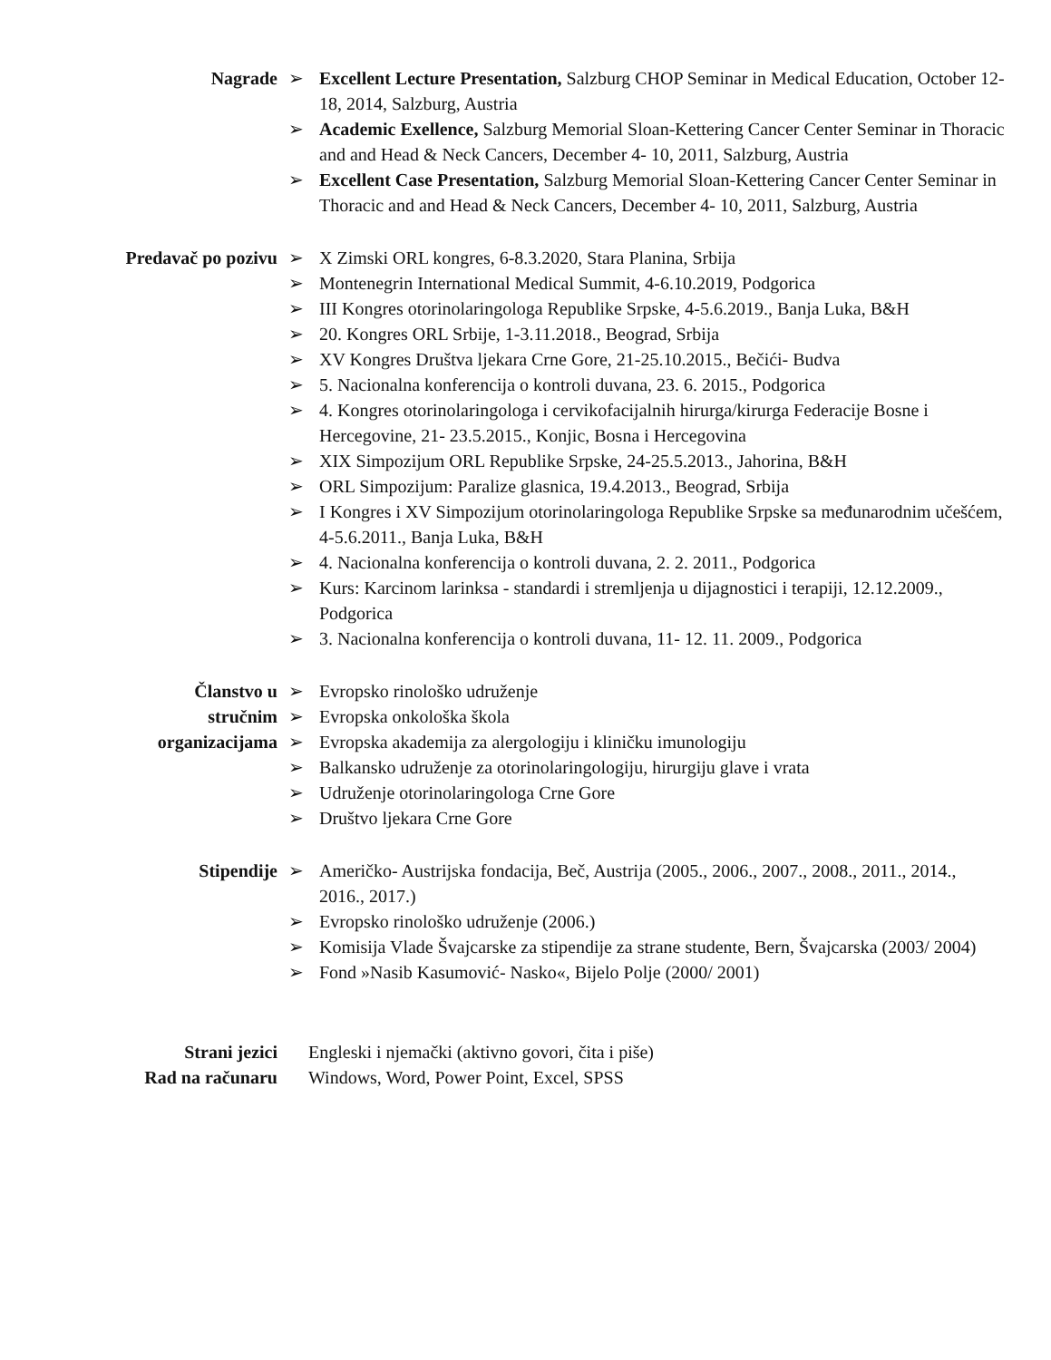Nagrade ➢ Excellent Lecture Presentation, Salzburg CHOP Seminar in Medical Education, October 12- 18, 2014, Salzburg, Austria
➢ Academic Exellence, Salzburg Memorial Sloan-Kettering Cancer Center Seminar in Thoracic and and Head & Neck Cancers, December 4- 10, 2011, Salzburg, Austria
➢ Excellent Case Presentation, Salzburg Memorial Sloan-Kettering Cancer Center Seminar in Thoracic and and Head & Neck Cancers, December 4- 10, 2011, Salzburg, Austria
Predavač po pozivu ➢ X Zimski ORL kongres, 6-8.3.2020, Stara Planina, Srbija
➢ Montenegrin International Medical Summit, 4-6.10.2019, Podgorica
➢ III Kongres otorinolaringologa Republike Srpske, 4-5.6.2019., Banja Luka, B&H
➢ 20. Kongres ORL Srbije, 1-3.11.2018., Beograd, Srbija
➢ XV Kongres Društva ljekara Crne Gore, 21-25.10.2015., Bečići- Budva
➢ 5. Nacionalna konferencija o kontroli duvana, 23. 6. 2015., Podgorica
➢ 4. Kongres otorinolaringologa i cervikofacijalnih hirurga/kirurga Federacije Bosne i Hercegovine, 21- 23.5.2015., Konjic, Bosna i Hercegovina
➢ XIX Simpozijum ORL Republike Srpske, 24-25.5.2013., Jahorina, B&H
➢ ORL Simpozijum: Paralize glasnica, 19.4.2013., Beograd, Srbija
➢ I Kongres i XV Simpozijum otorinolaringologa Republike Srpske sa međunarodnim učešćem, 4-5.6.2011., Banja Luka, B&H
➢ 4. Nacionalna konferencija o kontroli duvana, 2. 2. 2011., Podgorica
➢ Kurs: Karcinom larinksa - standardi i stremljenja u dijagnostici i terapiji, 12.12.2009., Podgorica
➢ 3. Nacionalna konferencija o kontroli duvana, 11- 12. 11. 2009., Podgorica
Članstvo u
stručnim
organizacijama
➢ Evropsko rinološko udruženje
➢ Evropska onkološka škola
➢ Evropska akademija za alergologiju i kliničku imunologiju
➢ Balkansko udruženje za otorinolaringologiju, hirurgiju glave i vrata
➢ Udruženje otorinolaringologa Crne Gore
➢ Društvo ljekara Crne Gore
Stipendije ➢ Američko- Austrijska fondacija, Beč, Austrija (2005., 2006., 2007., 2008., 2011., 2014., 2016., 2017.)
➢ Evropsko rinološko udruženje (2006.)
➢ Komisija Vlade Švajcarske za stipendije za strane studente, Bern, Švajcarska (2003/ 2004)
➢ Fond »Nasib Kasumović- Nasko«, Bijelo Polje (2000/ 2001)
Strani jezici Engleski i njemački (aktivno govori, čita i piše)
Rad na računaru Windows, Word, Power Point, Excel, SPSS